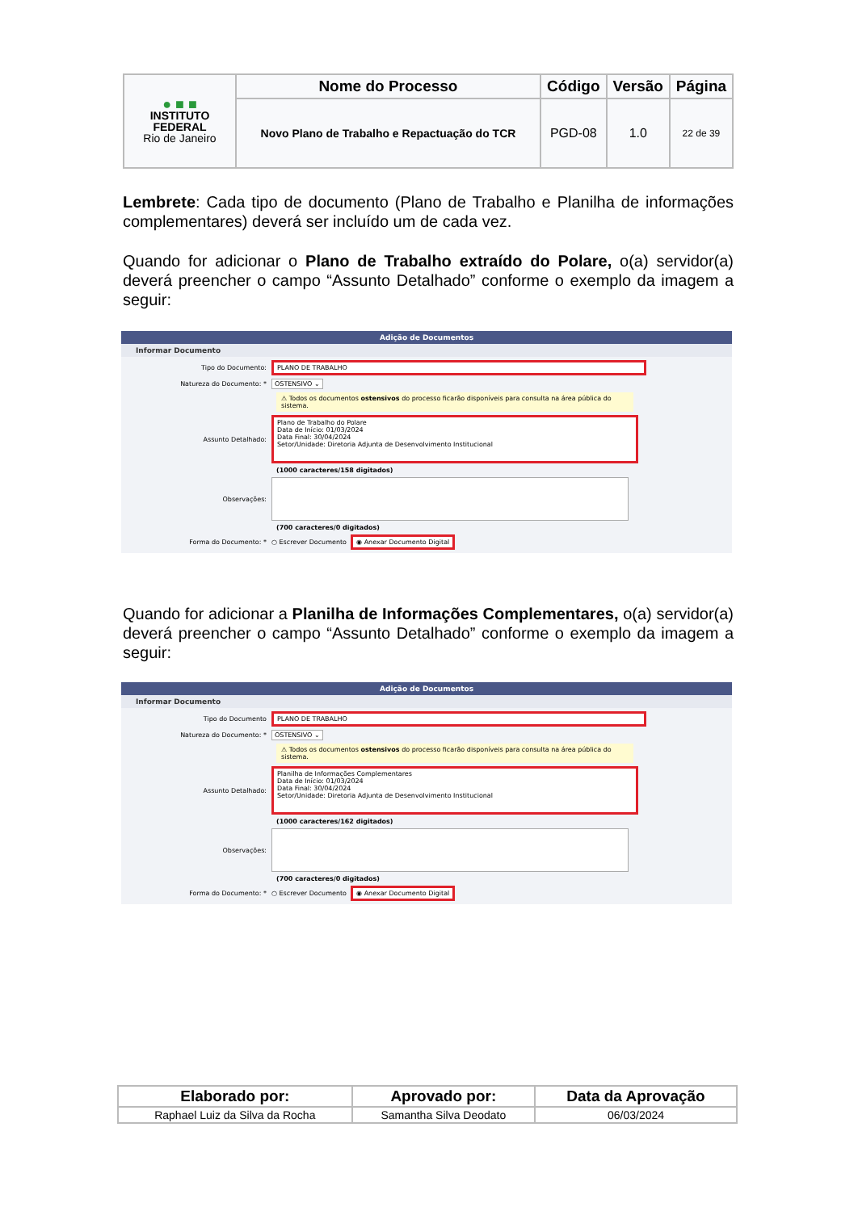| ● ■ ■ INSTITUTO FEDERAL Rio de Janeiro | Nome do Processo | Código | Versão | Página |
| | Novo Plano de Trabalho e Repactuação do TCR | PGD-08 | 1.0 | 22 de 39 |
Lembrete: Cada tipo de documento (Plano de Trabalho e Planilha de informações complementares) deverá ser incluído um de cada vez.
Quando for adicionar o Plano de Trabalho extraído do Polare, o(a) servidor(a) deverá preencher o campo “Assunto Detalhado” conforme o exemplo da imagem a seguir:
Adição de Documentos
Informar Documento
Tipo do Documento: PLANO DE TRABALHO
Natureza do Documento: * OSTENSIVO ⌄
⚠ Todos os documentos ostensivos do processo ficarão disponíveis para consulta na área pública do sistema.
Assunto Detalhado:
Plano de Trabalho do Polare
Data de Início: 01/03/2024
Data Final: 30/04/2024
Setor/Unidade: Diretoria Adjunta de Desenvolvimento Institucional
(1000 caracteres/158 digitados)
Observações:
(700 caracteres/0 digitados)
Forma do Documento: * ○ Escrever Documento ◉ Anexar Documento Digital
Quando for adicionar a Planilha de Informações Complementares, o(a) servidor(a) deverá preencher o campo “Assunto Detalhado” conforme o exemplo da imagem a seguir:
Adição de Documentos
Informar Documento
Tipo do Documento PLANO DE TRABALHO
Natureza do Documento: * OSTENSIVO ⌄
⚠ Todos os documentos ostensivos do processo ficarão disponíveis para consulta na área pública do sistema.
Assunto Detalhado:
Planilha de Informações Complementares
Data de Início: 01/03/2024
Data Final: 30/04/2024
Setor/Unidade: Diretoria Adjunta de Desenvolvimento Institucional
(1000 caracteres/162 digitados)
Observações:
(700 caracteres/0 digitados)
Forma do Documento: * ○ Escrever Documento ◉ Anexar Documento Digital
| Elaborado por: | Aprovado por: | Data da Aprovação |
| --- | --- | --- |
| Raphael Luiz da Silva da Rocha | Samantha Silva Deodato | 06/03/2024 |